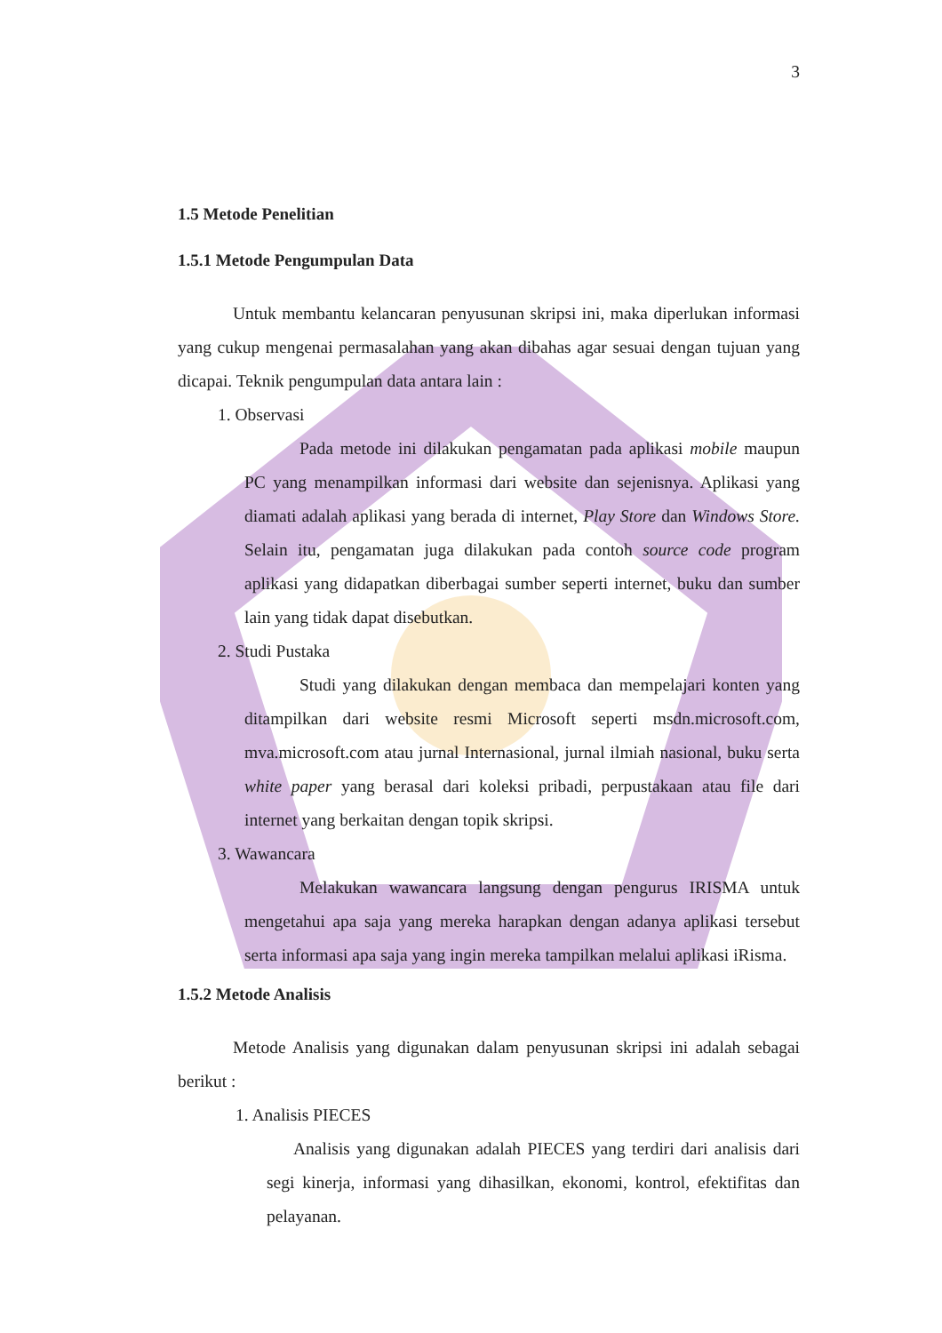3
1.5 Metode Penelitian
1.5.1 Metode Pengumpulan Data
Untuk membantu kelancaran penyusunan skripsi ini, maka diperlukan informasi yang cukup mengenai permasalahan yang akan dibahas agar sesuai dengan tujuan yang dicapai. Teknik pengumpulan data antara lain :
1. Observasi
Pada metode ini dilakukan pengamatan pada aplikasi mobile maupun PC yang menampilkan informasi dari website dan sejenisnya. Aplikasi yang diamati adalah aplikasi yang berada di internet, Play Store dan Windows Store. Selain itu, pengamatan juga dilakukan pada contoh source code program aplikasi yang didapatkan diberbagai sumber seperti internet, buku dan sumber lain yang tidak dapat disebutkan.
2. Studi Pustaka
Studi yang dilakukan dengan membaca dan mempelajari konten yang ditampilkan dari website resmi Microsoft seperti msdn.microsoft.com, mva.microsoft.com atau jurnal Internasional, jurnal ilmiah nasional, buku serta white paper yang berasal dari koleksi pribadi, perpustakaan atau file dari internet yang berkaitan dengan topik skripsi.
3. Wawancara
Melakukan wawancara langsung dengan pengurus IRISMA untuk mengetahui apa saja yang mereka harapkan dengan adanya aplikasi tersebut serta informasi apa saja yang ingin mereka tampilkan melalui aplikasi iRisma.
1.5.2 Metode Analisis
Metode Analisis yang digunakan dalam penyusunan skripsi ini adalah sebagai berikut :
1. Analisis PIECES
Analisis yang digunakan adalah PIECES yang terdiri dari analisis dari segi kinerja, informasi yang dihasilkan, ekonomi, kontrol, efektifitas dan pelayanan.